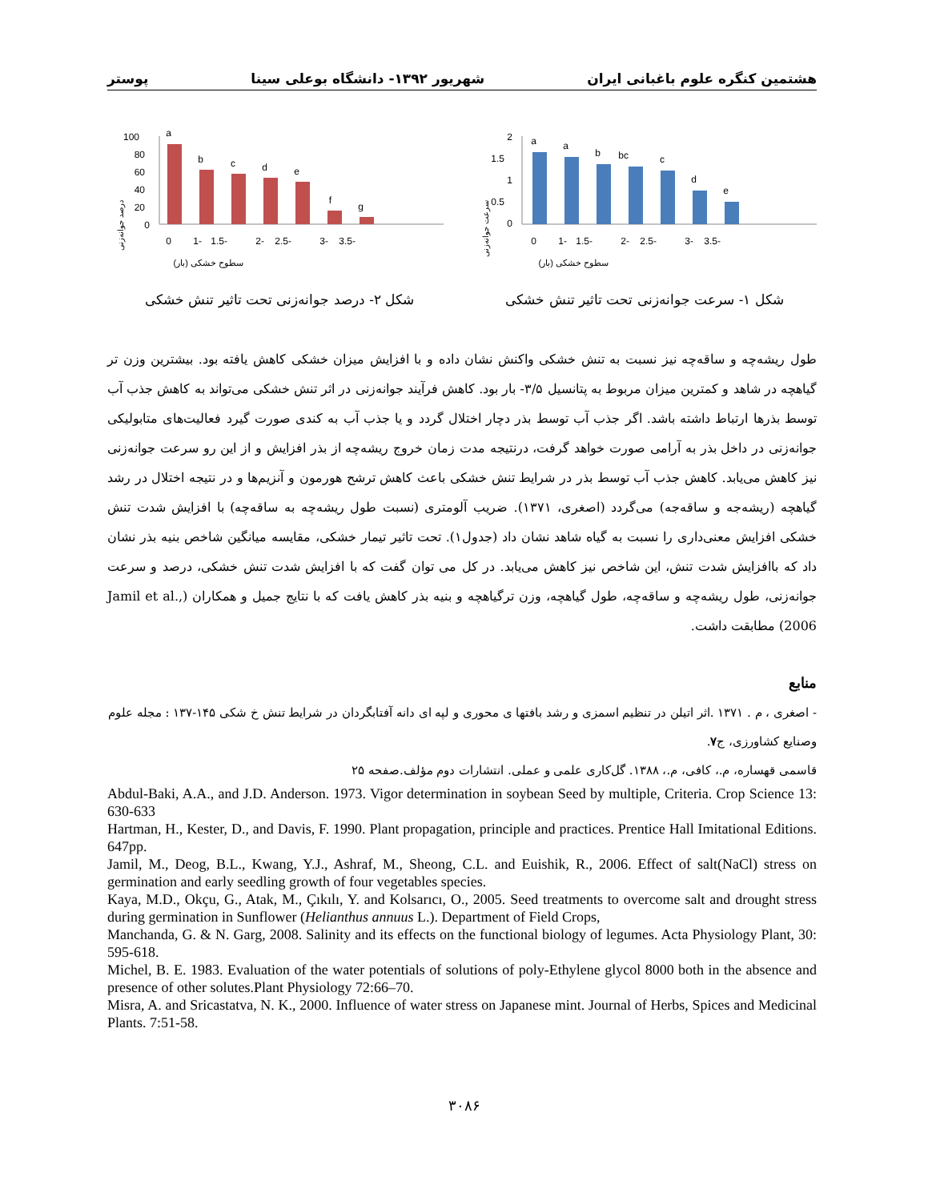هشتمین کنگره علوم باغبانی ایران شهریور ۱۳۹۲- دانشگاه بوعلی سینا پوستر
2
1.5
1
0.5
0
a
a
b
bc
c
d
e
0
-1
-1.5
-2
-2.5
-3
-3.5
سطوح خشکی (بار)
سرعت جوانه‌زنی
شکل ۱- سرعت جوانه‌زنی تحت تاثیر تنش خشکی
100
80
60
40
20
0
a
b
c
d
e
f
g
0
-1
-1.5
-2
-2.5
-3
-3.5
سطوح خشکی (بار)
درصد جوانه‌زنی
شکل ۲- درصد جوانه‌زنی تحت تاثیر تنش خشکی
طول ریشه‌چه و ساقه‌چه نیز نسبت به تنش خشکی واکنش نشان داده و با افزایش میزان خشکی کاهش یافته بود. بیشترین وزن تر گیاهچه در شاهد و کمترین میزان مربوط به پتانسیل ۳/۵- بار بود. کاهش فرآیند جوانه‌زنی در اثر تنش خشکی می‌تواند به کاهش جذب آب توسط بذرها ارتباط داشته باشد. اگر جذب آب توسط بذر دچار اختلال گردد و یا جذب آب به کندی صورت گیرد فعالیت‌های متابولیکی جوانه‌زنی در داخل بذر به آرامی صورت خواهد گرفت، درنتیجه مدت زمان خروج ریشه‌چه از بذر افزایش و از این رو سرعت جوانه‌زنی نیز کاهش می‌یابد. کاهش جذب آب توسط بذر در شرایط تنش خشکی باعث کاهش ترشح هورمون و آنزیم‌ها و در نتیجه اختلال در رشد گیاهچه (ریشه‌جه و ساقه‌جه) می‌گردد (اصغری، ۱۳۷۱). ضریب آلومتری (نسبت طول ریشه‌چه به ساقه‌چه) با افزایش شدت تنش خشکی افزایش معنی‌داری را نسبت به گیاه شاهد نشان داد (جدول۱). تحت تاثیر تیمار خشکی، مقایسه میانگین شاخص بنیه بذر نشان داد که باافزایش شدت تنش، این شاخص نیز کاهش می‌یابد. در کل می توان گفت که با افزایش شدت تنش خشکی، درصد و سرعت جوانه‌زنی، طول ریشه‌چه و ساقه‌چه، طول گیاهچه، وزن ترگیاهچه و بنیه بذر کاهش یافت که با نتایج جمیل و همکاران (Jamil et al., 2006) مطابقت داشت.
منابع
- اصغری ، م . ۱۳۷۱ .اثر اتیلن در تنظیم اسمزی و رشد بافتها ی محوری و لپه ای دانه آفتابگردان در شرایط تنش خ شکی ۱۴۵-۱۳۷ : مجله علوم وصنایع کشاورزی، ج۷.
قاسمی قهساره، م.، کافی، م.، ۱۳۸۸. گل‌کاری علمی و عملی. انتشارات دوم مؤلف.صفحه ۲۵
Abdul-Baki, A.A., and J.D. Anderson. 1973. Vigor determination in soybean Seed by multiple, Criteria. Crop Science 13: 630-633
Hartman, H., Kester, D., and Davis, F. 1990. Plant propagation, principle and practices. Prentice Hall Imitational Editions. 647pp.
Jamil, M., Deog, B.L., Kwang, Y.J., Ashraf, M., Sheong, C.L. and Euishik, R., 2006. Effect of salt(NaCl) stress on germination and early seedling growth of four vegetables species.
Kaya, M.D., Okçu, G., Atak, M., Çıkılı, Y. and Kolsarıcı, O., 2005. Seed treatments to overcome salt and drought stress during germination in Sunflower (Helianthus annuus L.). Department of Field Crops,
Manchanda, G. & N. Garg, 2008. Salinity and its effects on the functional biology of legumes. Acta Physiology Plant, 30: 595-618.
Michel, B. E. 1983. Evaluation of the water potentials of solutions of poly-Ethylene glycol 8000 both in the absence and presence of other solutes.Plant Physiology 72:66–70.
Misra, A. and Sricastatva, N. K., 2000. Influence of water stress on Japanese mint. Journal of Herbs, Spices and Medicinal Plants. 7:51-58.
۳۰۸۶